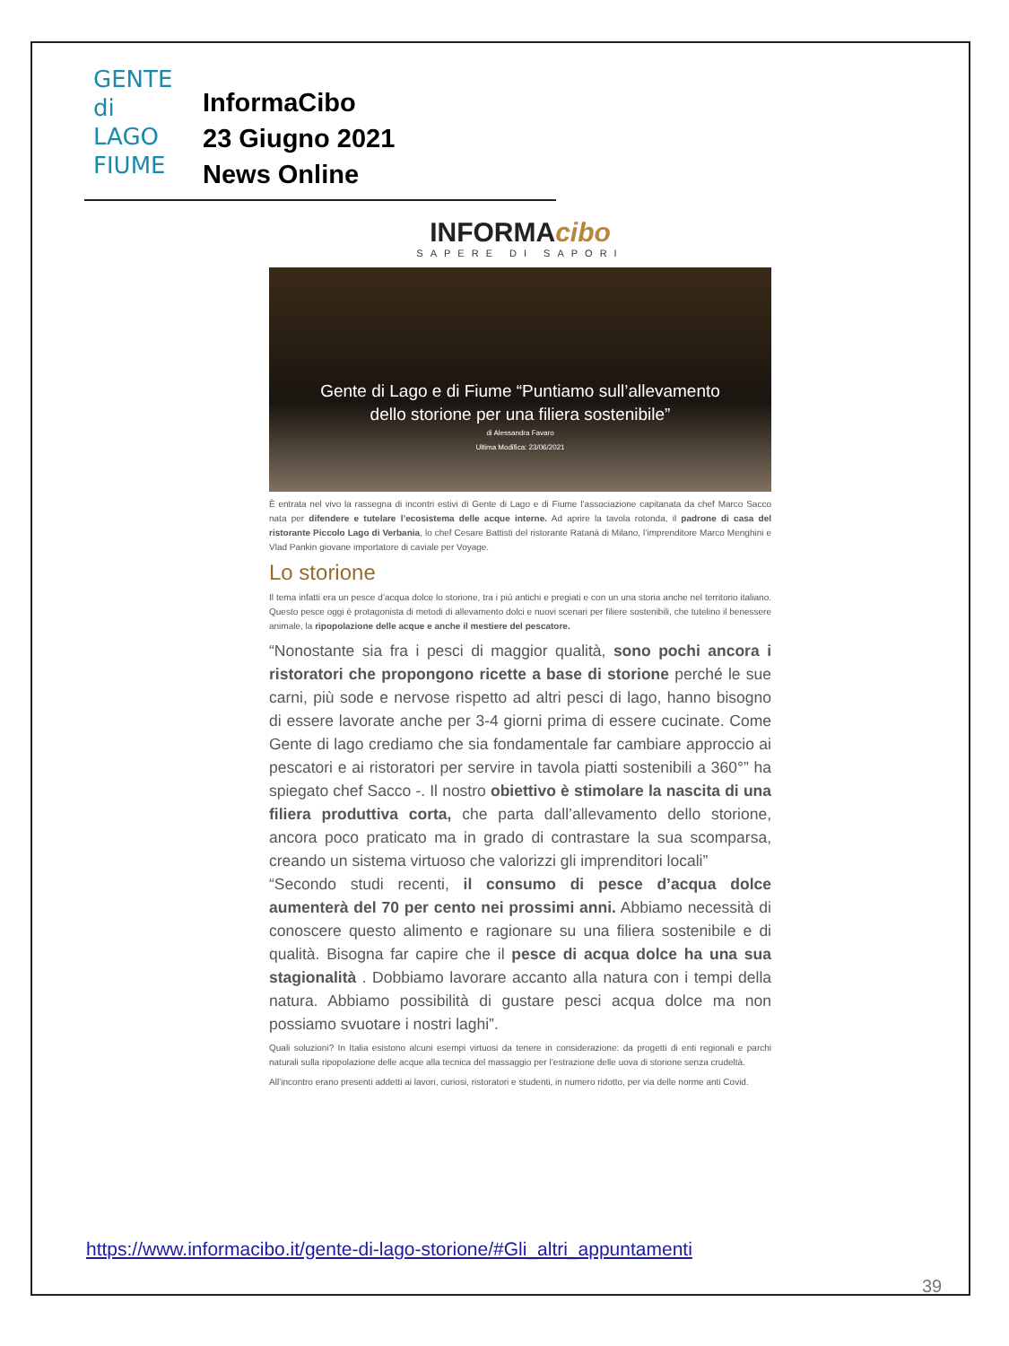GENTE
di LAGO
FIUME
InformaCibo
23 Giugno 2021
News Online
INFORMAcibo
SAPERE DI SAPORI
Gente di Lago e di Fiume “Puntiamo sull’allevamento
dello storione per una filiera sostenibile”
di Alessandra Favaro
Ultima Modifica: 23/06/2021
È entrata nel vivo la rassegna di incontri estivi di Gente di Lago e di Fiume l’associazione capitanata da chef Marco Sacco nata per difendere e tutelare l’ecosistema delle acque interne. Ad aprire la tavola rotonda, il padrone di casa del ristorante Piccolo Lago di Verbania, lo chef Cesare Battisti del ristorante Ratanà di Milano, l’imprenditore Marco Menghini e Vlad Pankin giovane importatore di caviale per Voyage.
Lo storione
Il tema infatti era un pesce d’acqua dolce lo storione, tra i più antichi e pregiati e con un una storia anche nel territorio italiano. Questo pesce oggi è protagonista di metodi di allevamento dolci e nuovi scenari per filiere sostenibili, che tutelino il benessere animale, la ripopolazione delle acque e anche il mestiere del pescatore.
“Nonostante sia fra i pesci di maggior qualità, sono pochi ancora i ristoratori che propongono ricette a base di storione perché le sue carni, più sode e nervose rispetto ad altri pesci di lago, hanno bisogno di essere lavorate anche per 3-4 giorni prima di essere cucinate. Come Gente di lago crediamo che sia fondamentale far cambiare approccio ai pescatori e ai ristoratori per servire in tavola piatti sostenibili a 360°” ha spiegato chef Sacco -. Il nostro obiettivo è stimolare la nascita di una filiera produttiva corta, che parta dall’allevamento dello storione, ancora poco praticato ma in grado di contrastare la sua scomparsa, creando un sistema virtuoso che valorizzi gli imprenditori locali”
“Secondo studi recenti, il consumo di pesce d’acqua dolce aumenterà del 70 per cento nei prossimi anni. Abbiamo necessità di conoscere questo alimento e ragionare su una filiera sostenibile e di qualità. Bisogna far capire che il pesce di acqua dolce ha una sua stagionalità . Dobbiamo lavorare accanto alla natura con i tempi della natura. Abbiamo possibilità di gustare pesci acqua dolce ma non possiamo svuotare i nostri laghi”.
Quali soluzioni? In Italia esistono alcuni esempi virtuosi da tenere in considerazione: da progetti di enti regionali e parchi naturali sulla ripopolazione delle acque alla tecnica del massaggio per l’estrazione delle uova di storione senza crudeltà.
All’incontro erano presenti addetti ai lavori, curiosi, ristoratori e studenti, in numero ridotto, per via delle norme anti Covid.
https://www.informacibo.it/gente-di-lago-storione/#Gli_altri_appuntamenti
39